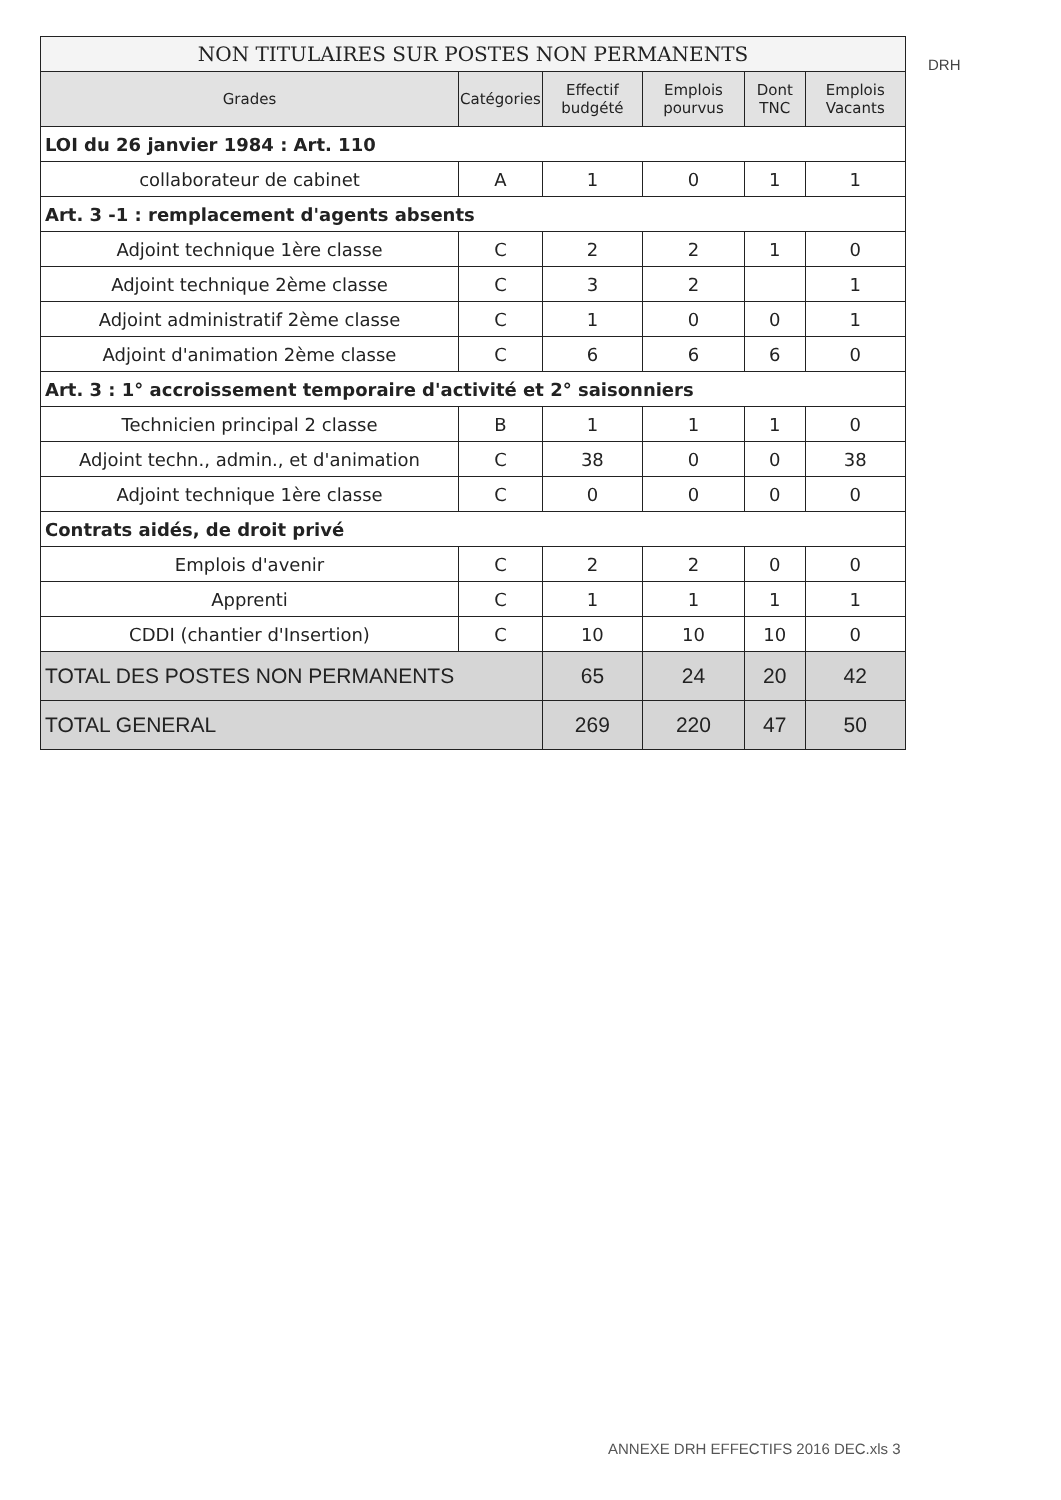| NON TITULAIRES SUR POSTES NON PERMANENTS | | | | | |
| Grades | Catégories | Effectif budgété | Emplois pourvus | Dont TNC | Emplois Vacants |
| LOI du 26 janvier 1984 : Art. 110 | | | | | |
| collaborateur de cabinet | A | 1 | 0 | 1 | 1 |
| Art. 3 -1 : remplacement d'agents absents | | | | | |
| Adjoint technique 1ère classe | C | 2 | 2 | 1 | 0 |
| Adjoint technique 2ème classe | C | 3 | 2 | | 1 |
| Adjoint administratif 2ème classe | C | 1 | 0 | 0 | 1 |
| Adjoint d'animation 2ème classe | C | 6 | 6 | 6 | 0 |
| Art. 3 : 1° accroissement temporaire d'activité et 2° saisonniers | | | | | |
| Technicien principal 2 classe | B | 1 | 1 | 1 | 0 |
| Adjoint techn., admin., et d'animation | C | 38 | 0 | 0 | 38 |
| Adjoint technique 1ère classe | C | 0 | 0 | 0 | 0 |
| Contrats aidés, de droit privé | | | | | |
| Emplois d'avenir | C | 2 | 2 | 0 | 0 |
| Apprenti | C | 1 | 1 | 1 | 1 |
| CDDI (chantier d'Insertion) | C | 10 | 10 | 10 | 0 |
| TOTAL DES POSTES NON PERMANENTS | | 65 | 24 | 20 | 42 |
| TOTAL GENERAL | | 269 | 220 | 47 | 50 |
DRH
ANNEXE DRH EFFECTIFS 2016 DEC.xls 3